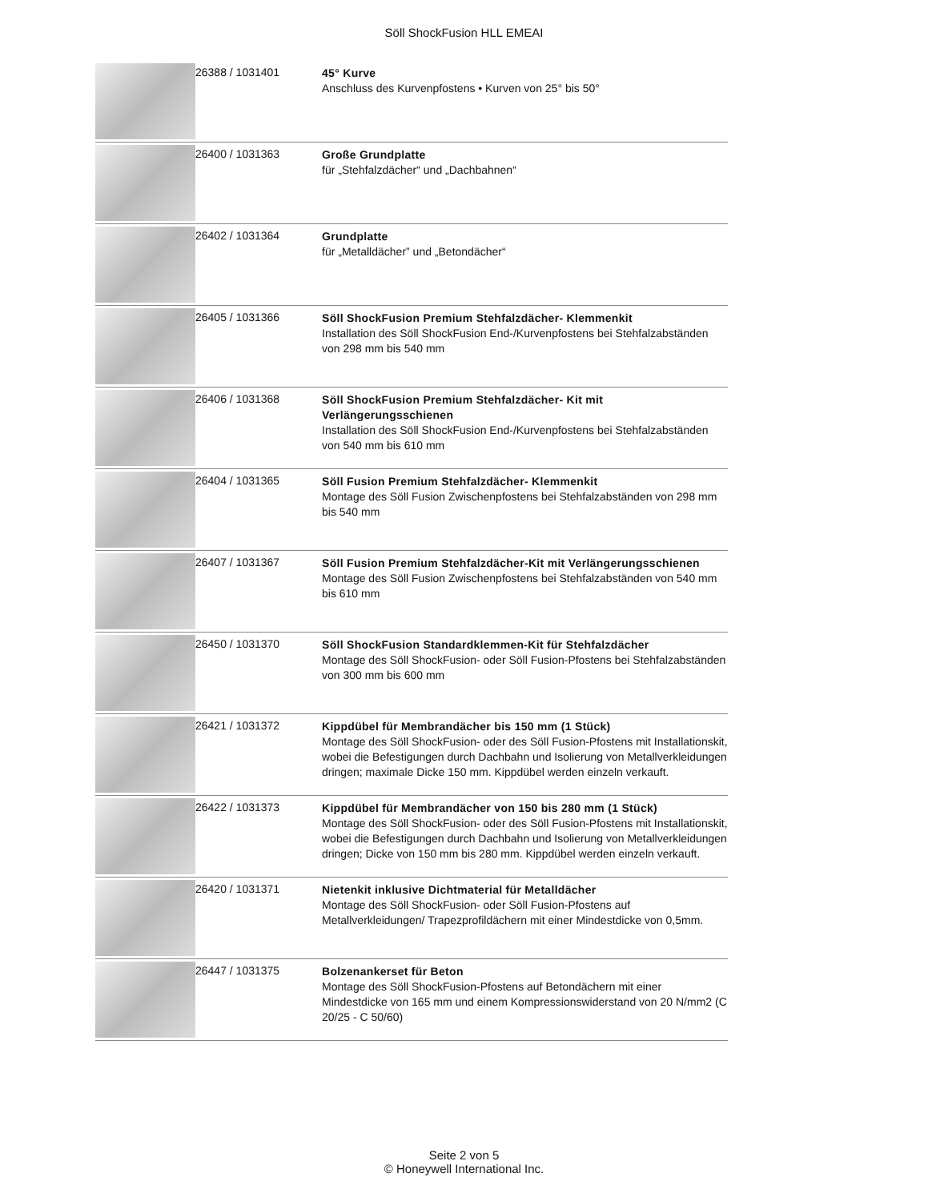Söll ShockFusion HLL EMEAI
| | 26388 / 1031401 | 45° Kurve Anschluss des Kurvenpfostens • Kurven von 25° bis 50° |
| | 26400 / 1031363 | Große Grundplatte für „Stehfalzdächer“ und „Dachbahnen“ |
| | 26402 / 1031364 | Grundplatte für „Metalldächer” und „Betondächer“ |
| | 26405 / 1031366 | Söll ShockFusion Premium Stehfalzdächer- Klemmenkit Installation des Söll ShockFusion End-/Kurvenpfostens bei Stehfalzabständen von 298 mm bis 540 mm |
| | 26406 / 1031368 | Söll ShockFusion Premium Stehfalzdächer- Kit mit Verlängerungsschienen Installation des Söll ShockFusion End-/Kurvenpfostens bei Stehfalzabständen von 540 mm bis 610 mm |
| | 26404 / 1031365 | Söll Fusion Premium Stehfalzdächer- Klemmenkit Montage des Söll Fusion Zwischenpfostens bei Stehfalzabständen von 298 mm bis 540 mm |
| | 26407 / 1031367 | Söll Fusion Premium Stehfalzdächer-Kit mit Verlängerungsschienen Montage des Söll Fusion Zwischenpfostens bei Stehfalzabständen von 540 mm bis 610 mm |
| | 26450 / 1031370 | Söll ShockFusion Standardklemmen-Kit für Stehfalzdächer Montage des Söll ShockFusion- oder Söll Fusion-Pfostens bei Stehfalzabständen von 300 mm bis 600 mm |
| | 26421 / 1031372 | Kippdübel für Membrandächer bis 150 mm (1 Stück) Montage des Söll ShockFusion- oder des Söll Fusion-Pfostens mit Installationskit, wobei die Befestigungen durch Dachbahn und Isolierung von Metallverkleidungen dringen; maximale Dicke 150 mm. Kippdübel werden einzeln verkauft. |
| | 26422 / 1031373 | Kippdübel für Membrandächer von 150 bis 280 mm (1 Stück) Montage des Söll ShockFusion- oder des Söll Fusion-Pfostens mit Installationskit, wobei die Befestigungen durch Dachbahn und Isolierung von Metallverkleidungen dringen; Dicke von 150 mm bis 280 mm. Kippdübel werden einzeln verkauft. |
| | 26420 / 1031371 | Nietenkit inklusive Dichtmaterial für Metalldächer Montage des Söll ShockFusion- oder Söll Fusion-Pfostens auf Metallverkleidungen/ Trapezprofildächern mit einer Mindestdicke von 0,5mm. |
| | 26447 / 1031375 | Bolzenankerset für Beton Montage des Söll ShockFusion-Pfostens auf Betondächern mit einer Mindestdicke von 165 mm und einem Kompressionswiderstand von 20 N/mm2 (C 20/25 - C 50/60) |
Seite 2 von 5
© Honeywell International Inc.